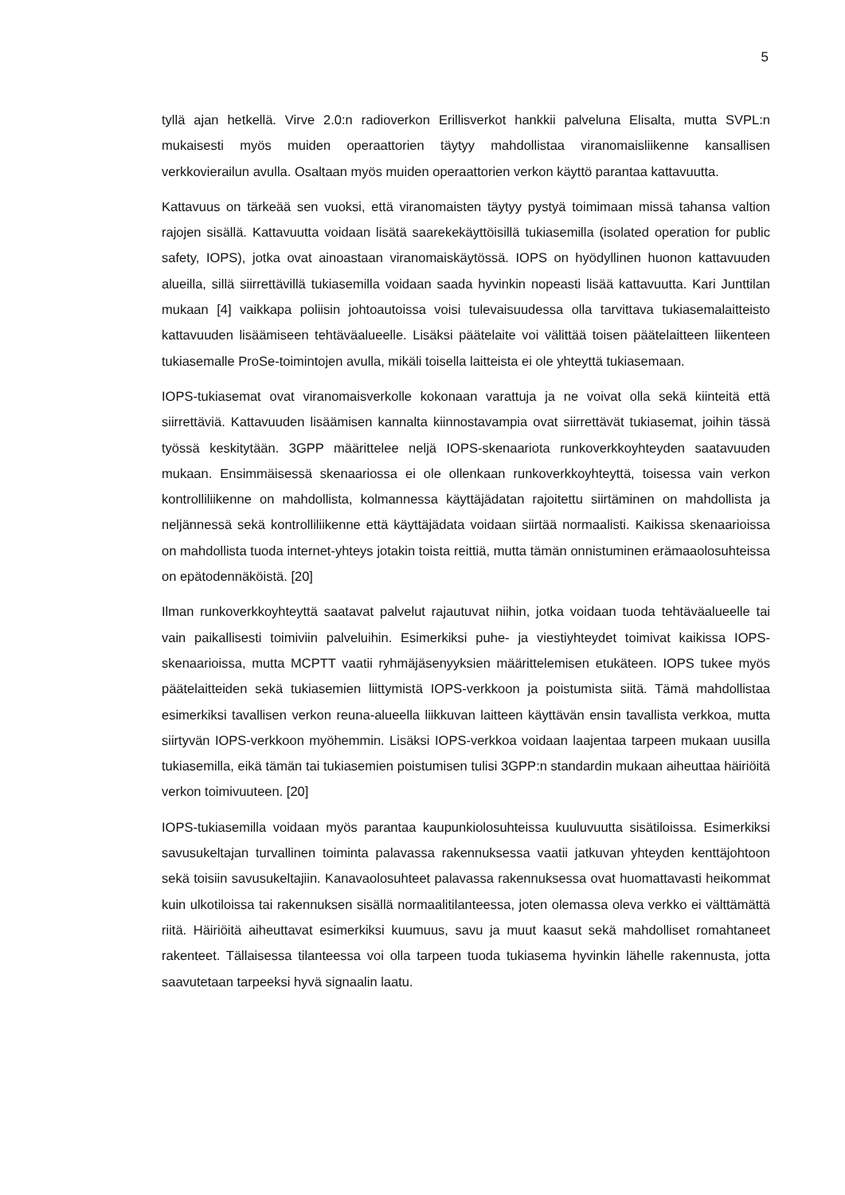5
tyllä ajan hetkellä. Virve 2.0:n radioverkon Erillisverkot hankkii palveluna Elisalta, mutta SVPL:n mukaisesti myös muiden operaattorien täytyy mahdollistaa viranomaisliikenne kansallisen verkkovierailun avulla. Osaltaan myös muiden operaattorien verkon käyttö parantaa kattavuutta.
Kattavuus on tärkeää sen vuoksi, että viranomaisten täytyy pystyä toimimaan missä tahansa valtion rajojen sisällä. Kattavuutta voidaan lisätä saarekekäyttöisillä tukiasemilla (isolated operation for public safety, IOPS), jotka ovat ainoastaan viranomaiskäytössä. IOPS on hyödyllinen huonon kattavuuden alueilla, sillä siirrettävillä tukiasemilla voidaan saada hyvinkin nopeasti lisää kattavuutta. Kari Junttilan mukaan [4] vaikkapa poliisin johtoautoissa voisi tulevaisuudessa olla tarvittava tukiasemalaitteisto kattavuuden lisäämiseen tehtäväalueelle. Lisäksi päätelaite voi välittää toisen päätelaitteen liikenteen tukiasemalle ProSe-toimintojen avulla, mikäli toisella laitteista ei ole yhteyttä tukiasemaan.
IOPS-tukiasemat ovat viranomaisverkolle kokonaan varattuja ja ne voivat olla sekä kiinteitä että siirrettäviä. Kattavuuden lisäämisen kannalta kiinnostavampia ovat siirrettävät tukiasemat, joihin tässä työssä keskitytään. 3GPP määrittelee neljä IOPS-skenaariota runkoverkkoyhteyden saatavuuden mukaan. Ensimmäisessä skenaariossa ei ole ollenkaan runkoverkkoyhteyttä, toisessa vain verkon kontrolliliikenne on mahdollista, kolmannessa käyttäjädatan rajoitettu siirtäminen on mahdollista ja neljännessä sekä kontrolliliikenne että käyttäjädata voidaan siirtää normaalisti. Kaikissa skenaarioissa on mahdollista tuoda internet-yhteys jotakin toista reittiä, mutta tämän onnistuminen erämaaolosuhteissa on epätodennäköistä. [20]
Ilman runkoverkkoyhteyttä saatavat palvelut rajautuvat niihin, jotka voidaan tuoda tehtäväalueelle tai vain paikallisesti toimiviin palveluihin. Esimerkiksi puhe- ja viestiyhteydet toimivat kaikissa IOPS-skenaarioissa, mutta MCPTT vaatii ryhmäjäsenyyksien määrittelemisen etukäteen. IOPS tukee myös päätelaitteiden sekä tukiasemien liittymistä IOPS-verkkoon ja poistumista siitä. Tämä mahdollistaa esimerkiksi tavallisen verkon reuna-alueella liikkuvan laitteen käyttävän ensin tavallista verkkoa, mutta siirtyvän IOPS-verkkoon myöhemmin. Lisäksi IOPS-verkkoa voidaan laajentaa tarpeen mukaan uusilla tukiasemilla, eikä tämän tai tukiasemien poistumisen tulisi 3GPP:n standardin mukaan aiheuttaa häiriöitä verkon toimivuuteen. [20]
IOPS-tukiasemilla voidaan myös parantaa kaupunkiolosuhteissa kuuluvuutta sisätiloissa. Esimerkiksi savusukeltajan turvallinen toiminta palavassa rakennuksessa vaatii jatkuvan yhteyden kenttäjohtoon sekä toisiin savusukeltajiin. Kanavaolosuhteet palavassa rakennuksessa ovat huomattavasti heikommat kuin ulkotiloissa tai rakennuksen sisällä normaalitilanteessa, joten olemassa oleva verkko ei välttämättä riitä. Häiriöitä aiheuttavat esimerkiksi kuumuus, savu ja muut kaasut sekä mahdolliset romahtaneet rakenteet. Tällaisessa tilanteessa voi olla tarpeen tuoda tukiasema hyvinkin lähelle rakennusta, jotta saavutetaan tarpeeksi hyvä signaalin laatu.